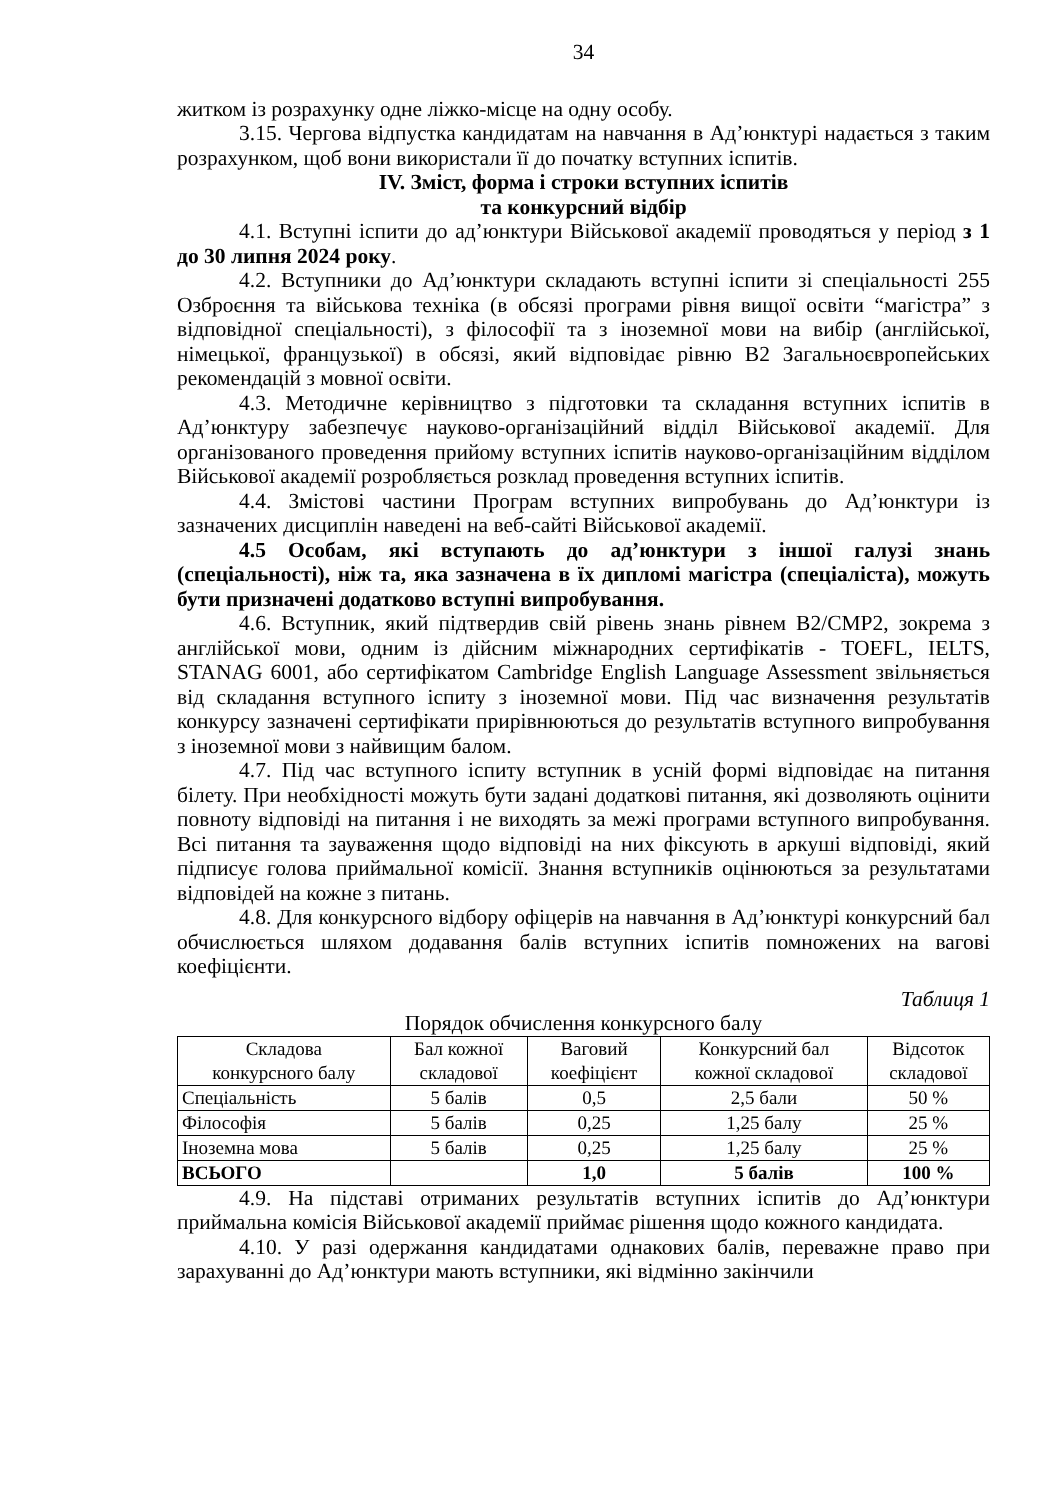34
житком із розрахунку одне ліжко-місце на одну особу.
3.15. Чергова відпустка кандидатам на навчання в Ад’юнктурі надається з таким розрахунком, щоб вони використали її до початку вступних іспитів.
IV. Зміст, форма і строки вступних іспитів
та конкурсний відбір
4.1. Вступні іспити до ад’юнктури Військової академії проводяться у період з 1 до 30 липня 2024 року.
4.2. Вступники до Ад’юнктури складають вступні іспити зі спеціальності 255 Озброєння та військова техніка (в обсязі програми рівня вищої освіти “магістра” з відповідної спеціальності), з філософії та з іноземної мови на вибір (англійської, німецької, французької) в обсязі, який відповідає рівню В2 Загальноєвропейських рекомендацій з мовної освіти.
4.3. Методичне керівництво з підготовки та складання вступних іспитів в Ад’юнктуру забезпечує науково-організаційний відділ Військової академії. Для організованого проведення прийому вступних іспитів науково-організаційним відділом Військової академії розробляється розклад проведення вступних іспитів.
4.4. Змістові частини Програм вступних випробувань до Ад’юнктури із зазначених дисциплін наведені на веб-сайті Військової академії.
4.5 Особам, які вступають до ад’юнктури з іншої галузі знань (спеціальності), ніж та, яка зазначена в їх дипломі магістра (спеціаліста), можуть бути призначені додатково вступні випробування.
4.6. Вступник, який підтвердив свій рівень знань рівнем В2/СМР2, зокрема з англійської мови, одним із дійсним міжнародних сертифікатів - TOEFL, IELTS, STANAG 6001, або сертифікатом Cambridge English Language Assessment звільняється від складання вступного іспиту з іноземної мови. Під час визначення результатів конкурсу зазначені сертифікати прирівнюються до результатів вступного випробування з іноземної мови з найвищим балом.
4.7. Під час вступного іспиту вступник в усній формі відповідає на питання білету. При необхідності можуть бути задані додаткові питання, які дозволяють оцінити повноту відповіді на питання і не виходять за межі програми вступного випробування. Всі питання та зауваження щодо відповіді на них фіксують в аркуші відповіді, який підписує голова приймальної комісії. Знання вступників оцінюються за результатами відповідей на кожне з питань.
4.8. Для конкурсного відбору офіцерів на навчання в Ад’юнктурі конкурсний бал обчислюється шляхом додавання балів вступних іспитів помножених на вагові коефіцієнти.
Таблиця 1
Порядок обчислення конкурсного балу
| Складова конкурсного балу | Бал кожної складової | Ваговий коефіцієнт | Конкурсний бал кожної складової | Відсоток складової |
| --- | --- | --- | --- | --- |
| Спеціальність | 5 балів | 0,5 | 2,5 бали | 50 % |
| Філософія | 5 балів | 0,25 | 1,25 балу | 25 % |
| Іноземна мова | 5 балів | 0,25 | 1,25 балу | 25 % |
| ВСЬОГО | | 1,0 | 5 балів | 100 % |
4.9. На підставі отриманих результатів вступних іспитів до Ад’юнктури приймальна комісія Військової академії приймає рішення щодо кожного кандидата.
4.10. У разі одержання кандидатами однакових балів, переважне право при зарахуванні до Ад’юнктури мають вступники, які відмінно закінчили